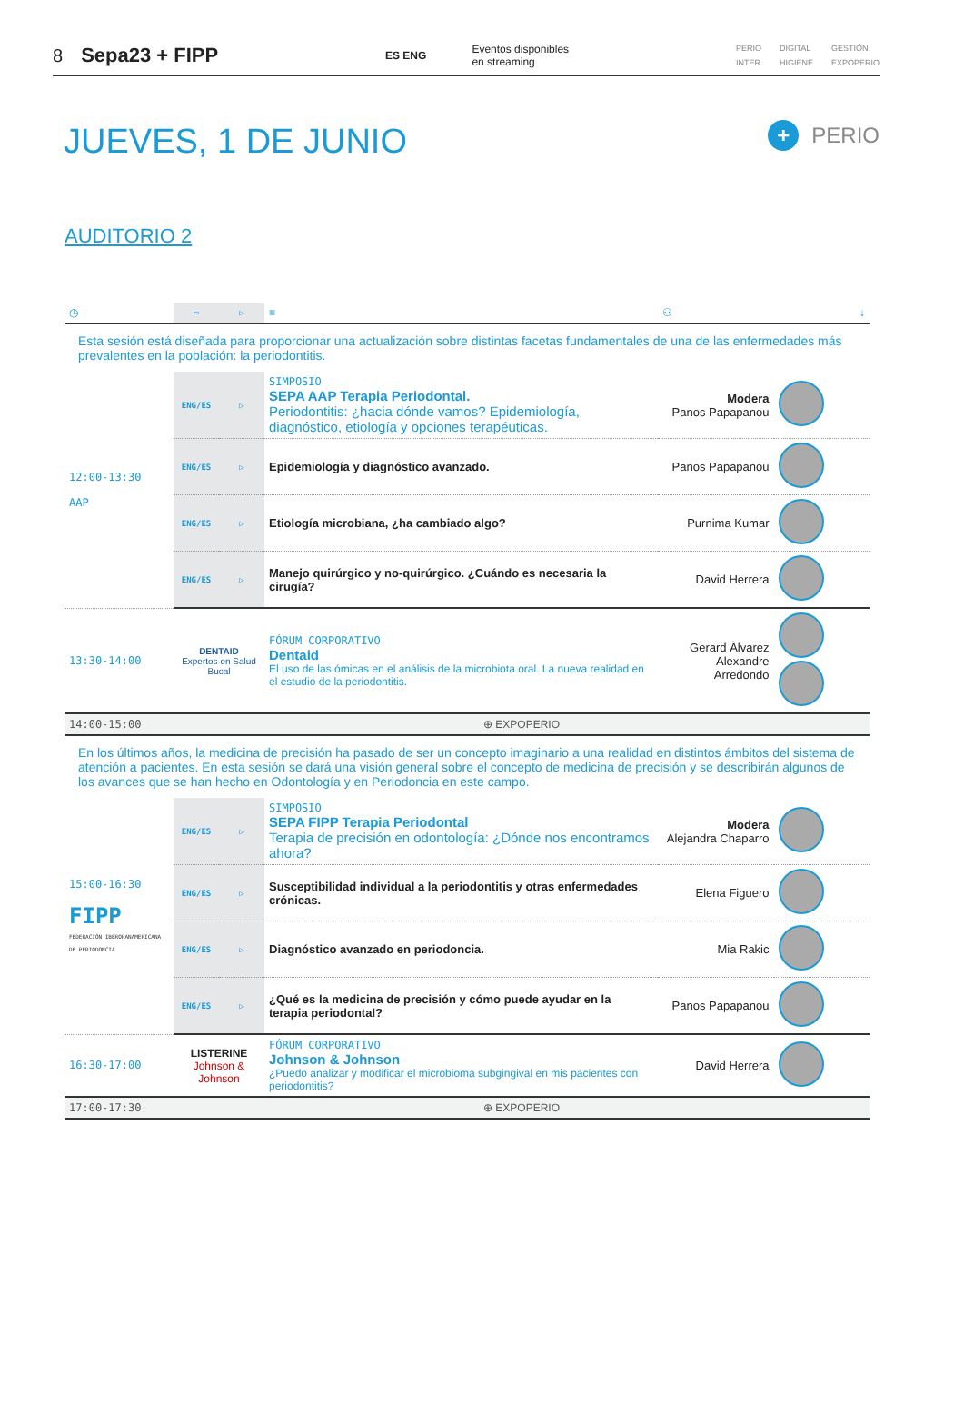8 Sepa23 + FIPP ES ENG Eventos disponibles
en streaming PERIO
INTER DIGITAL
HIGIENE GESTIÓN
EXPOPERIO
JUEVES, 1 DE JUNIO
+ PERIO
AUDITORIO 2
| ◷ | ▭ | ▷ | ≡ | ⚇ | ↓ |
| Esta sesión está diseñada para proporcionar una actualización sobre distintas facetas fundamentales de una de las enfermedades más prevalentes en la población: la periodontitis. | | | | | |
| 12:00-13:30 AAP | ENG/ES | ▷ | SIMPOSIO SEPA AAP Terapia Periodontal. Periodontitis: ¿hacia dónde vamos? Epidemiología, diagnóstico, etiología y opciones terapéuticas. | Modera Panos Papapanou | |
| | ENG/ES | ▷ | Epidemiología y diagnóstico avanzado. | Panos Papapanou | |
| | ENG/ES | ▷ | Etiología microbiana, ¿ha cambiado algo? | Purnima Kumar | |
| | ENG/ES | ▷ | Manejo quirúrgico y no-quirúrgico. ¿Cuándo es necesaria la cirugía? | David Herrera | |
| 13:30-14:00 | DENTAID Expertos en Salud Bucal | | FÓRUM CORPORATIVO Dentaid El uso de las ómicas en el análisis de la microbiota oral. La nueva realidad en el estudio de la periodontitis. | Gerard Àlvarez Alexandre Arredondo | |
| 14:00-15:00 | ⊕ EXPOPERIO | | | | |
| En los últimos años, la medicina de precisión ha pasado de ser un concepto imaginario a una realidad en distintos ámbitos del sistema de atención a pacientes. En esta sesión se dará una visión general sobre el concepto de medicina de precisión y se describirán algunos de los avances que se han hecho en Odontología y en Periodoncia en este campo. | | | | | |
| 15:00-16:30 FIPP FEDERACIÓN IBEROPANAMERICANA DE PERIODONCIA | ENG/ES | ▷ | SIMPOSIO SEPA FIPP Terapia Periodontal Terapia de precisión en odontología: ¿Dónde nos encontramos ahora? | Modera Alejandra Chaparro | |
| | ENG/ES | ▷ | Susceptibilidad individual a la periodontitis y otras enfermedades crónicas. | Elena Figuero | |
| | ENG/ES | ▷ | Diagnóstico avanzado en periodoncia. | Mia Rakic | |
| | ENG/ES | ▷ | ¿Qué es la medicina de precisión y cómo puede ayudar en la terapia periodontal? | Panos Papapanou | |
| 16:30-17:00 | LISTERINE Johnson & Johnson | | FÓRUM CORPORATIVO Johnson & Johnson ¿Puedo analizar y modificar el microbioma subgingival en mis pacientes con periodontitis? | David Herrera | |
| 17:00-17:30 | ⊕ EXPOPERIO | | | | |